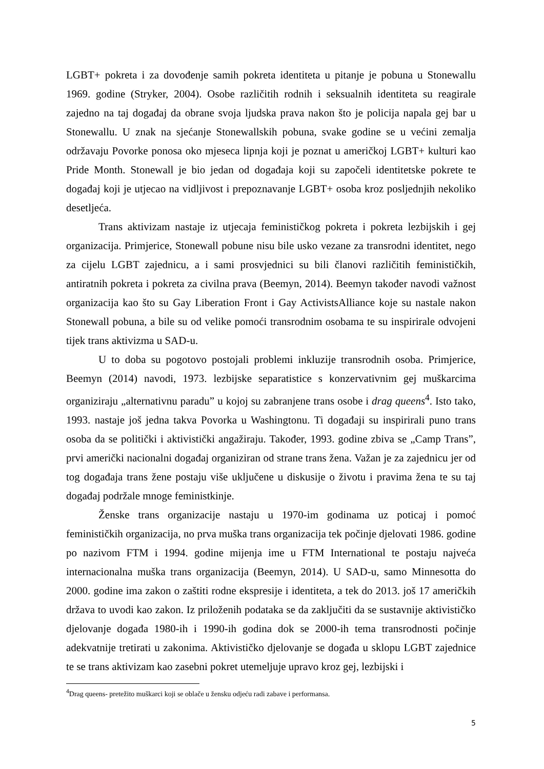LGBT+ pokreta i za dovođenje samih pokreta identiteta u pitanje je pobuna u Stonewallu 1969. godine (Stryker, 2004). Osobe različitih rodnih i seksualnih identiteta su reagirale zajedno na taj događaj da obrane svoja ljudska prava nakon što je policija napala gej bar u Stonewallu. U znak na sjećanje Stonewallskih pobuna, svake godine se u većini zemalja održavaju Povorke ponosa oko mjeseca lipnja koji je poznat u američkoj LGBT+ kulturi kao Pride Month. Stonewall je bio jedan od događaja koji su započeli identitetske pokrete te događaj koji je utjecao na vidljivost i prepoznavanje LGBT+ osoba kroz posljednjih nekoliko desetljeća.
Trans aktivizam nastaje iz utjecaja feminističkog pokreta i pokreta lezbijskih i gej organizacija. Primjerice, Stonewall pobune nisu bile usko vezane za transrodni identitet, nego za cijelu LGBT zajednicu, a i sami prosvjednici su bili članovi različitih feminističkih, antiratnih pokreta i pokreta za civilna prava (Beemyn, 2014). Beemyn također navodi važnost organizacija kao što su Gay Liberation Front i Gay ActivistsAlliance koje su nastale nakon Stonewall pobuna, a bile su od velike pomoći transrodnim osobama te su inspirirale odvojeni tijek trans aktivizma u SAD-u.
U to doba su pogotovo postojali problemi inkluzije transrodnih osoba. Primjerice, Beemyn (2014) navodi, 1973. lezbijske separatistice s konzervativnim gej muškarcima organiziraju „alternativnu paradu” u kojoj su zabranjene trans osobe i drag queens<sup>4</sup>. Isto tako, 1993. nastaje još jedna takva Povorka u Washingtonu. Ti događaji su inspirirali puno trans osoba da se politički i aktivistički angažiraju. Također, 1993. godine zbiva se „Camp Trans”, prvi američki nacionalni događaj organiziran od strane trans žena. Važan je za zajednicu jer od tog događaja trans žene postaju više uključene u diskusije o životu i pravima žena te su taj događaj podržale mnoge feministkinje.
Ženske trans organizacije nastaju u 1970-im godinama uz poticaj i pomoć feminističkih organizacija, no prva muška trans organizacija tek počinje djelovati 1986. godine po nazivom FTM i 1994. godine mijenja ime u FTM International te postaju najveća internacionalna muška trans organizacija (Beemyn, 2014). U SAD-u, samo Minnesotta do 2000. godine ima zakon o zaštiti rodne ekspresije i identiteta, a tek do 2013. još 17 američkih država to uvodi kao zakon. Iz priloženih podataka se da zaključiti da se sustavnije aktivističko djelovanje događa 1980-ih i 1990-ih godina dok se 2000-ih tema transrodnosti počinje adekvatnije tretirati u zakonima. Aktivističko djelovanje se događa u sklopu LGBT zajednice te se trans aktivizam kao zasebni pokret utemeljuje upravo kroz gej, lezbijski i
<sup>4</sup> Drag queens- pretežito muškarci koji se oblače u žensku odjeću radi zabave i performansa.
5